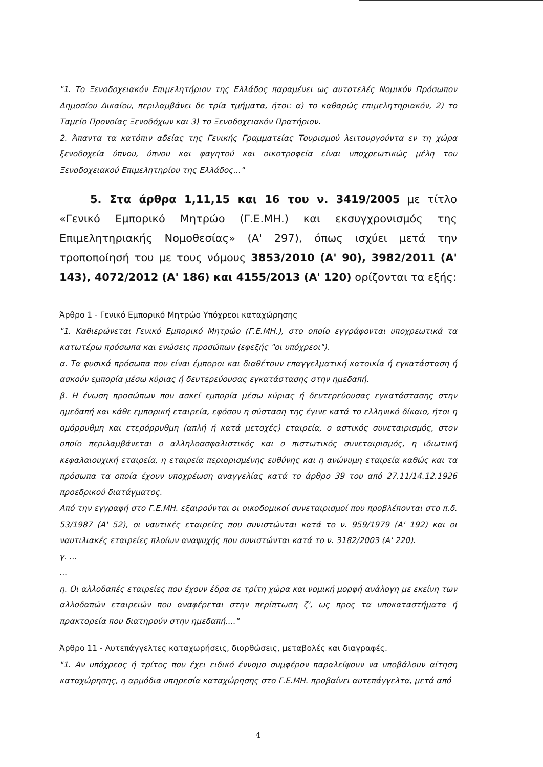"1. Το Ξενοδοχειακόν Επιμελητήριον της Ελλάδος παραμένει ως αυτοτελές Νομικόν Πρόσωπον Δημοσίου Δικαίου, περιλαμβάνει δε τρία τμήματα, ήτοι: α) το καθαρώς επιμελητηριακόν, 2) το Ταμείο Προνοίας Ξενοδόχων και 3) το Ξενοδοχειακόν Πρατήριον.
2. Άπαντα τα κατόπιν αδείας της Γενικής Γραμματείας Τουρισμού λειτουργούντα εν τη χώρα ξενοδοχεία ύπνου, ύπνου και φαγητού και οικοτροφεία είναι υποχρεωτικώς μέλη του Ξενοδοχειακού Επιμελητηρίου της Ελλάδος..."
5. Στα άρθρα 1,11,15 και 16 του ν. 3419/2005 με τίτλο «Γενικό Εμπορικό Μητρώο (Γ.Ε.ΜΗ.) και εκσυγχρονισμός της Επιμελητηριακής Νομοθεσίας» (Α' 297), όπως ισχύει μετά την τροποποίησή του με τους νόμους 3853/2010 (Α' 90), 3982/2011 (Α' 143), 4072/2012 (Α' 186) και 4155/2013 (Α' 120) ορίζονται τα εξής:
Άρθρο 1 - Γενικό Εμπορικό Μητρώο Υπόχρεοι καταχώρησης
"1. Καθιερώνεται Γενικό Εμπορικό Μητρώο (Γ.Ε.ΜΗ.), στο οποίο εγγράφονται υποχρεωτικά τα κατωτέρω πρόσωπα και ενώσεις προσώπων (εφεξής "οι υπόχρεοι").
α. Τα φυσικά πρόσωπα που είναι έμποροι και διαθέτουν επαγγελματική κατοικία ή εγκατάσταση ή ασκούν εμπορία μέσω κύριας ή δευτερεύουσας εγκατάστασης στην ημεδαπή.
β. Η ένωση προσώπων που ασκεί εμπορία μέσω κύριας ή δευτερεύουσας εγκατάστασης στην ημεδαπή και κάθε εμπορική εταιρεία, εφόσον η σύσταση της έγινε κατά το ελληνικό δίκαιο, ήτοι η ομόρρυθμη και ετερόρρυθμη (απλή ή κατά μετοχές) εταιρεία, ο αστικός συνεταιρισμός, στον οποίο περιλαμβάνεται ο αλληλοασφαλιστικός και ο πιστωτικός συνεταιρισμός, η ιδιωτική κεφαλαιουχική εταιρεία, η εταιρεία περιορισμένης ευθύνης και η ανώνυμη εταιρεία καθώς και τα πρόσωπα τα οποία έχουν υποχρέωση αναγγελίας κατά το άρθρο 39 του από 27.11/14.12.1926 προεδρικού διατάγματος.
Από την εγγραφή στο Γ.Ε.ΜΗ. εξαιρούνται οι οικοδομικοί συνεταιρισμοί που προβλέπονται στο π.δ. 53/1987 (Α' 52), οι ναυτικές εταιρείες που συνιστώνται κατά το ν. 959/1979 (Α' 192) και οι ναυτιλιακές εταιρείες πλοίων αναψυχής που συνιστώνται κατά το ν. 3182/2003 (Α' 220).
γ. ...
...
η. Οι αλλοδαπές εταιρείες που έχουν έδρα σε τρίτη χώρα και νομική μορφή ανάλογη με εκείνη των αλλοδαπών εταιρειών που αναφέρεται στην περίπτωση ζ', ως προς τα υποκαταστήματα ή πρακτορεία που διατηρούν στην ημεδαπή...."
Άρθρο 11 - Αυτεπάγγελτες καταχωρήσεις, διορθώσεις, μεταβολές και διαγραφές.
"1. Αν υπόχρεος ή τρίτος που έχει ειδικό έννομο συμφέρον παραλείψουν να υποβάλουν αίτηση καταχώρησης, η αρμόδια υπηρεσία καταχώρησης στο Γ.Ε.ΜΗ. προβαίνει αυτεπάγγελτα, μετά από
4